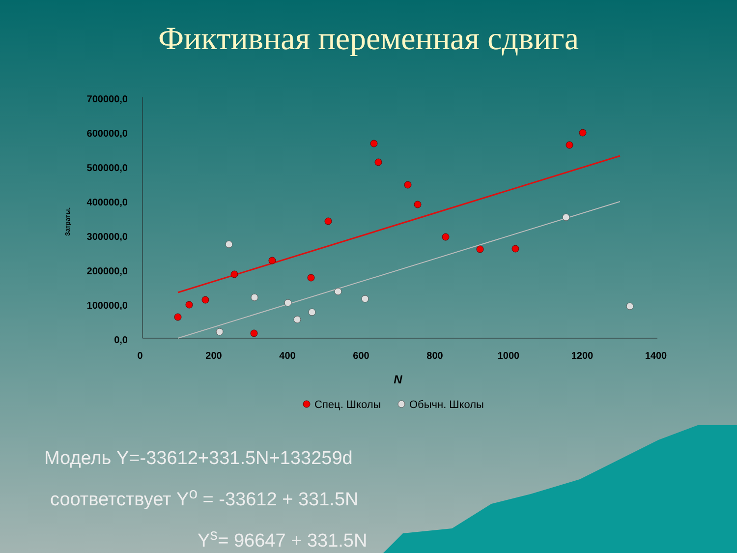Фиктивная переменная сдвига
700000,0
600000,0
500000,0
400000,0
300000,0
200000,0
100000,0
0,0
0
200
400
600
800
1000
1200
1400
N
Затраты.
Спец. Школы
Обычн. Школы
Модель Y=-33612+331.5N+133259d
соответствует Y<sup>o</sup> = -33612 + 331.5N
Y<sup>s</sup>= 96647 + 331.5N